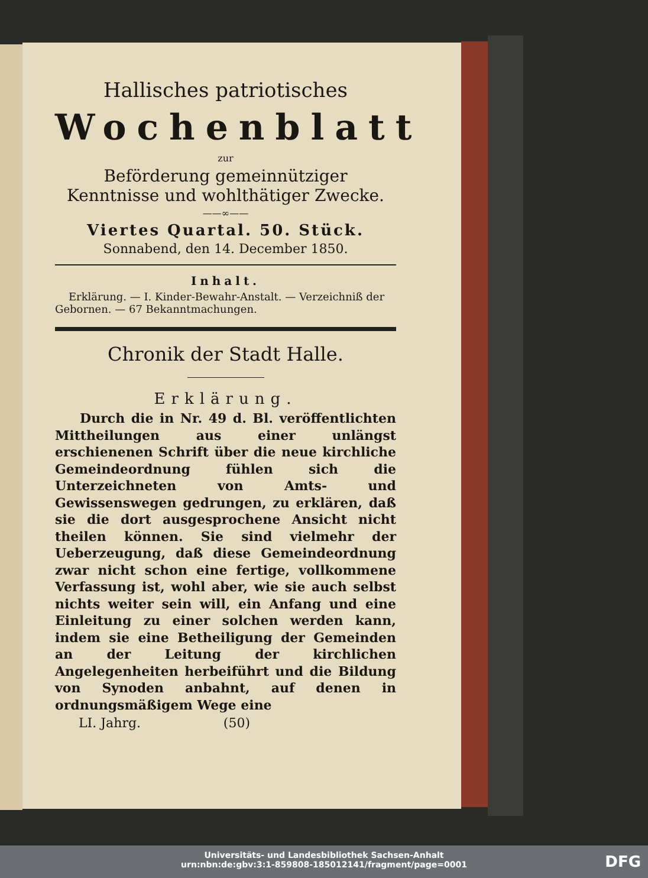Hallisches patriotisches
Wochenblatt
zur
Beförderung gemeinnütziger Kenntnisse und wohlthätiger Zwecke.
——∞——
Viertes Quartal. 50. Stück.
Sonnabend, den 14. December 1850.
Inhalt.
Erklärung. — I. Kinder-Bewahr-Anstalt. — Verzeichniß der Gebornen. — 67 Bekanntmachungen.
Chronik der Stadt Halle.
Erklärung.
Durch die in Nr. 49 d. Bl. veröffentlichten Mittheilungen aus einer unlängst erschienenen Schrift über die neue kirchliche Gemeindeordnung fühlen sich die Unterzeichneten von Amts- und Gewissenswegen gedrungen, zu erklären, daß sie die dort ausgesprochene Ansicht nicht theilen können. Sie sind vielmehr der Ueberzeugung, daß diese Gemeindeordnung zwar nicht schon eine fertige, vollkommene Verfassung ist, wohl aber, wie sie auch selbst nichts weiter sein will, ein Anfang und eine Einleitung zu einer solchen werden kann, indem sie eine Betheiligung der Gemeinden an der Leitung der kirchlichen Angelegenheiten herbeiführt und die Bildung von Synoden anbahnt, auf denen in ordnungsmäßigem Wege eine
LI. Jahrg. (50)
Universitäts- und Landesbibliothek Sachsen-Anhalt
urn:nbn:de:gbv:3:1-859808-185012141/fragment/page=0001
DFG